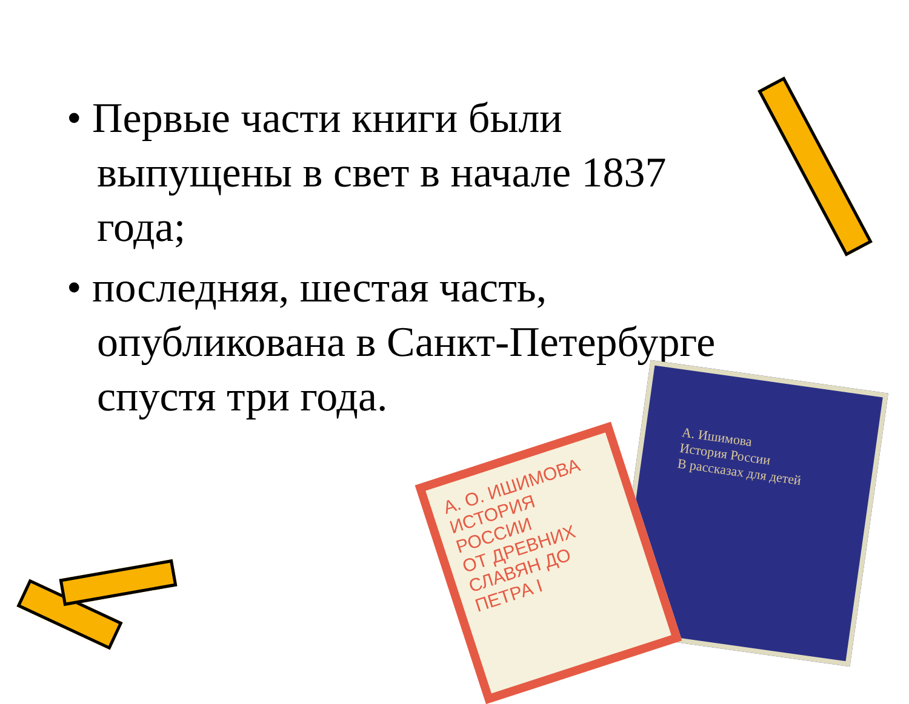• Первые части книги были выпущены в свет в начале 1837 года;
• последняя, шестая часть, опубликована в Санкт-Петербурге спустя три года.
А. Ишимова
История России
В рассказах для детей
А. О. ИШИМОВА
ИСТОРИЯ РОССИИ
ОТ ДРЕВНИХ СЛАВЯН ДО ПЕТРА I